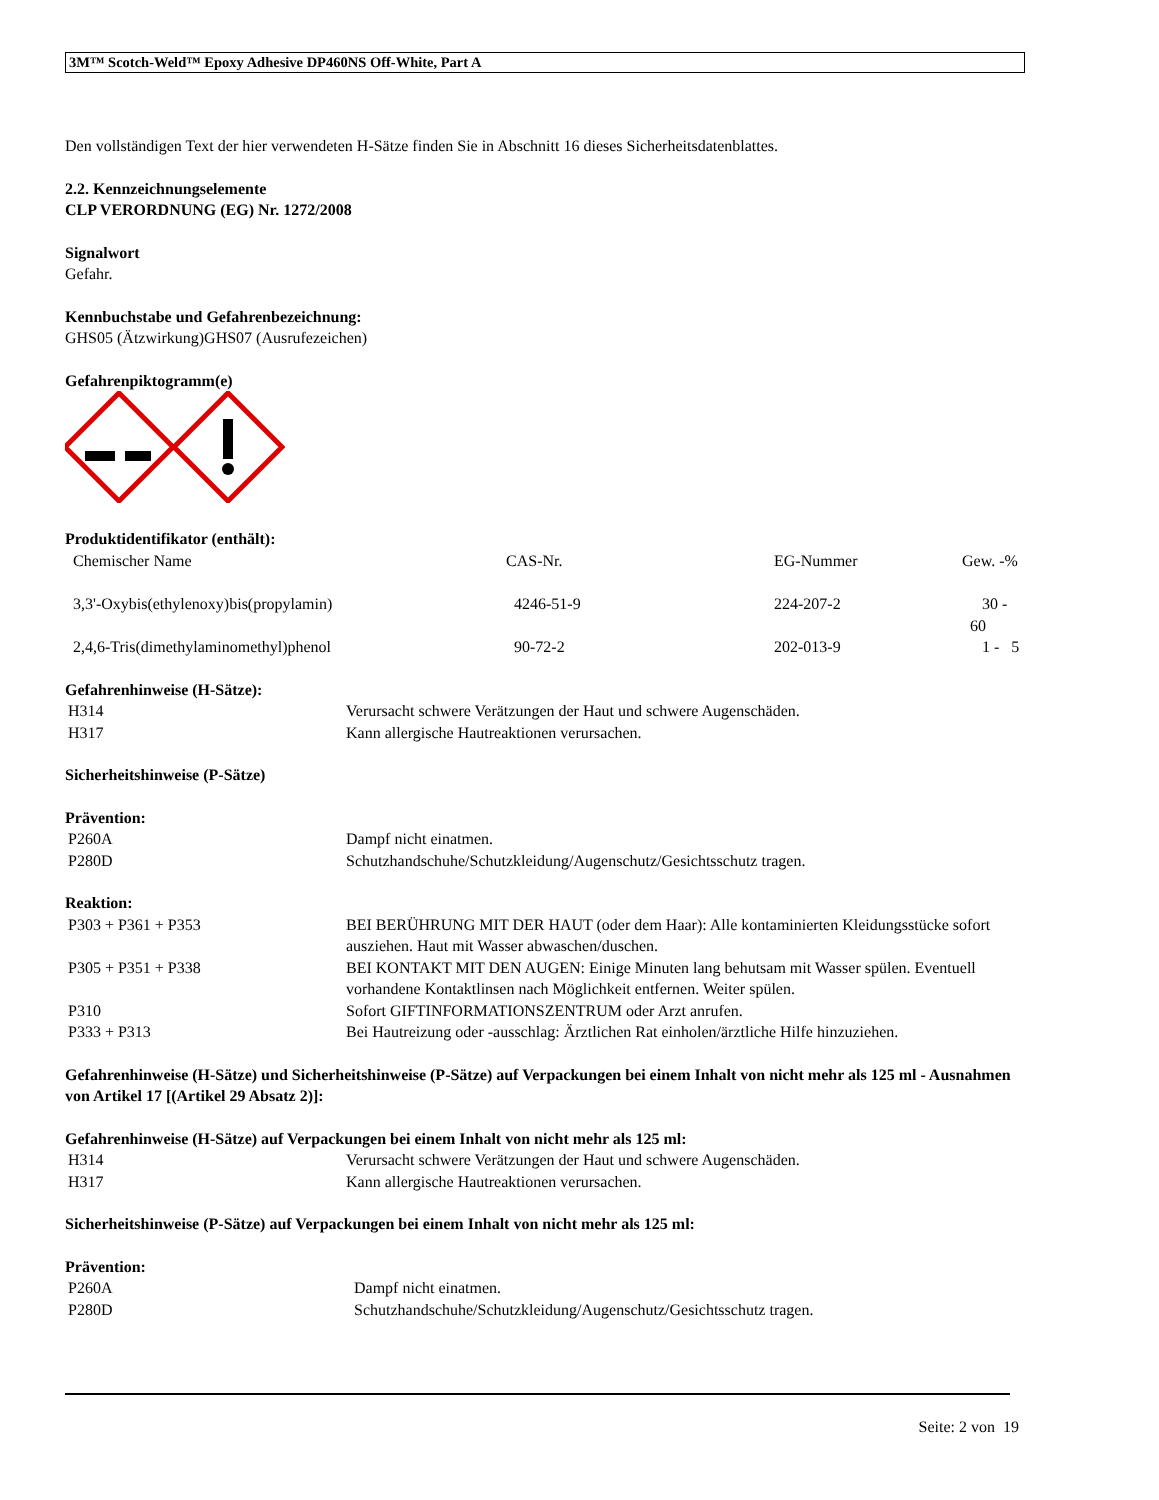3M™ Scotch-Weld™ Epoxy Adhesive DP460NS Off-White, Part A
Den vollständigen Text der hier verwendeten H-Sätze finden Sie in Abschnitt 16 dieses Sicherheitsdatenblattes.
2.2. Kennzeichnungselemente
CLP VERORDNUNG (EG) Nr. 1272/2008
Signalwort
Gefahr.
Kennbuchstabe und Gefahrenbezeichnung:
GHS05 (Ätzwirkung)GHS07 (Ausrufezeichen)
Gefahrenpiktogramm(e)
Produktidentifikator (enthält):
| Chemischer Name | CAS-Nr. | EG-Nummer | Gew. -% |
| --- | --- | --- | --- |
| 3,3'-Oxybis(ethylenoxy)bis(propylamin) | 4246-51-9 | 224-207-2 | 30 - 60 |
| 2,4,6-Tris(dimethylaminomethyl)phenol | 90-72-2 | 202-013-9 | 1 - 5 |
Gefahrenhinweise (H-Sätze):
| H314 | Verursacht schwere Verätzungen der Haut und schwere Augenschäden. |
| H317 | Kann allergische Hautreaktionen verursachen. |
Sicherheitshinweise (P-Sätze)
Prävention:
| P260A | Dampf nicht einatmen. |
| P280D | Schutzhandschuhe/Schutzkleidung/Augenschutz/Gesichtsschutz tragen. |
Reaktion:
| P303 + P361 + P353 | BEI BERÜHRUNG MIT DER HAUT (oder dem Haar): Alle kontaminierten Kleidungsstücke sofort ausziehen. Haut mit Wasser abwaschen/duschen. |
| P305 + P351 + P338 | BEI KONTAKT MIT DEN AUGEN: Einige Minuten lang behutsam mit Wasser spülen. Eventuell vorhandene Kontaktlinsen nach Möglichkeit entfernen. Weiter spülen. |
| P310 | Sofort GIFTINFORMATIONSZENTRUM oder Arzt anrufen. |
| P333 + P313 | Bei Hautreizung oder -ausschlag: Ärztlichen Rat einholen/ärztliche Hilfe hinzuziehen. |
Gefahrenhinweise (H-Sätze) und Sicherheitshinweise (P-Sätze) auf Verpackungen bei einem Inhalt von nicht mehr als 125 ml - Ausnahmen von Artikel 17 [(Artikel 29 Absatz 2)]:
Gefahrenhinweise (H-Sätze) auf Verpackungen bei einem Inhalt von nicht mehr als 125 ml:
| H314 | Verursacht schwere Verätzungen der Haut und schwere Augenschäden. |
| H317 | Kann allergische Hautreaktionen verursachen. |
Sicherheitshinweise (P-Sätze) auf Verpackungen bei einem Inhalt von nicht mehr als 125 ml:
Prävention:
| P260A | Dampf nicht einatmen. |
| P280D | Schutzhandschuhe/Schutzkleidung/Augenschutz/Gesichtsschutz tragen. |
Seite: 2 von 19